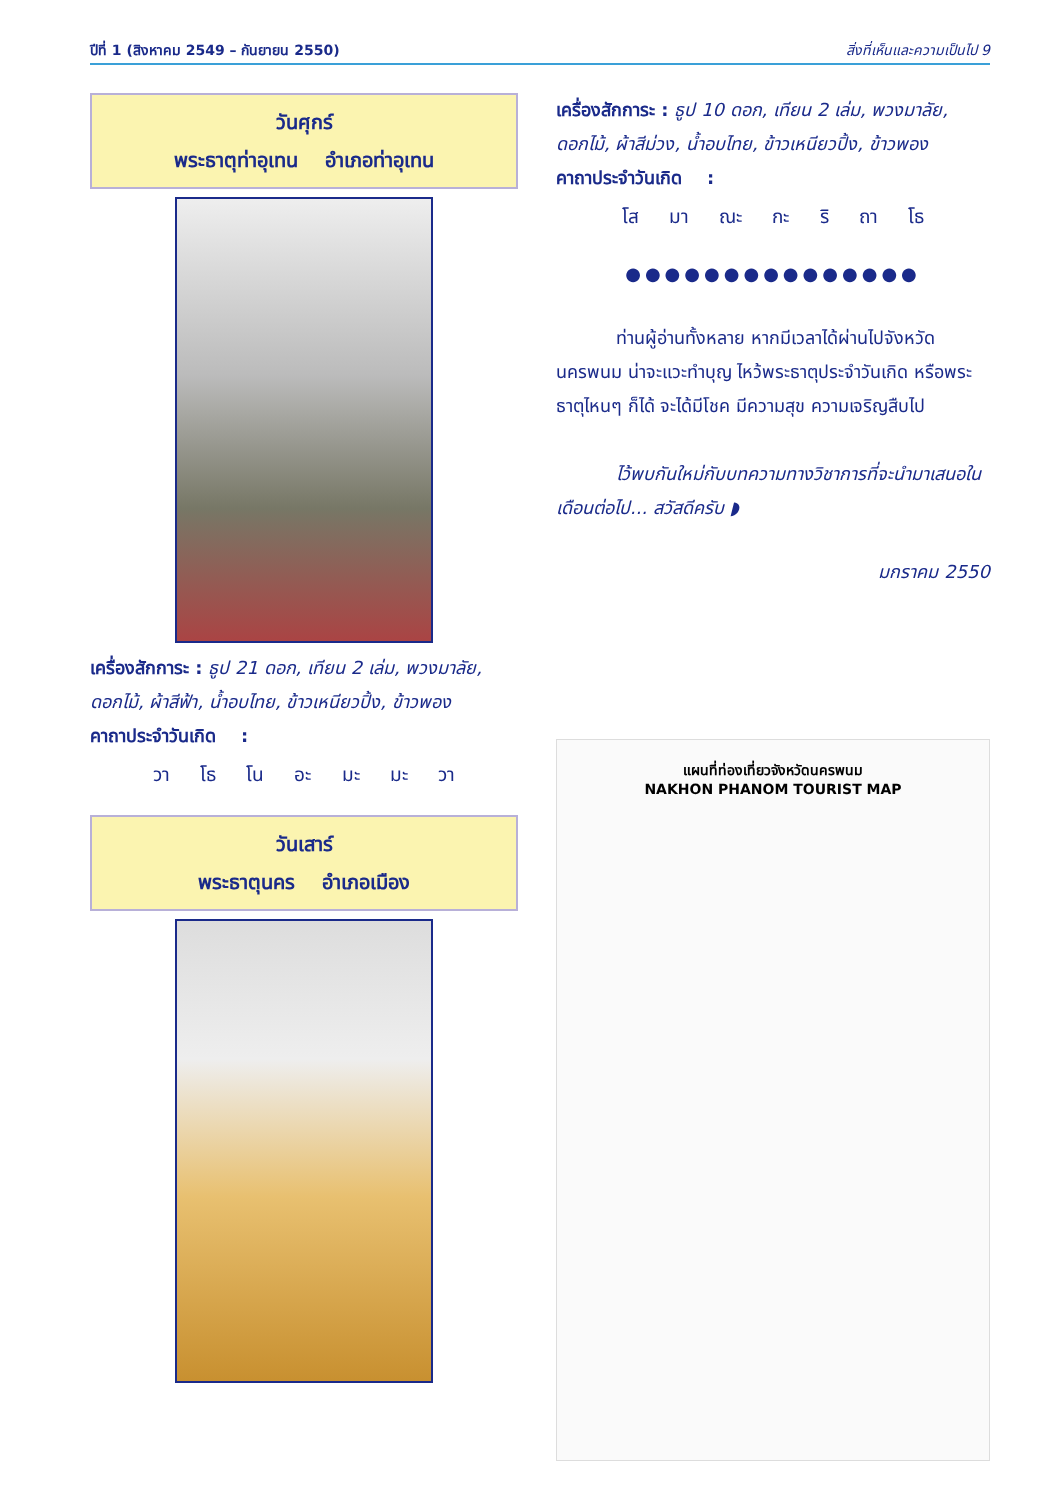ปีที่ 1 (สิงหาคม 2549 – กันยายน 2550) สิ่งที่เห็นและความเป็นไป 9
วันศุกร์
พระธาตุท่าอุเทน อำเภอท่าอุเทน
เครื่องสักการะ : ธูป 21 ดอก, เทียน 2 เล่ม, พวงมาลัย, ดอกไม้, ผ้าสีฟ้า, น้ำอบไทย, ข้าวเหนียวปิ้ง, ข้าวพอง
คาถาประจำวันเกิด :
วา โธ โน อะ มะ มะ วา
วันเสาร์
พระธาตุนคร อำเภอเมือง
เครื่องสักการะ : ธูป 10 ดอก, เทียน 2 เล่ม, พวงมาลัย, ดอกไม้, ผ้าสีม่วง, น้ำอบไทย, ข้าวเหนียวปิ้ง, ข้าวพอง
คาถาประจำวันเกิด :
โส มา ณะ กะ ริ ถา โธ
●●●●●●●●●●●●●●●
ท่านผู้อ่านทั้งหลาย หากมีเวลาได้ผ่านไปจังหวัดนครพนม น่าจะแวะทำบุญ ไหว้พระธาตุประจำวันเกิด หรือพระธาตุไหนๆ ก็ได้ จะได้มีโชค มีความสุข ความเจริญสืบไป
ไว้พบกันใหม่กับบทความทางวิชาการที่จะนำมาเสนอในเดือนต่อไป... สวัสดีครับ ◗
มกราคม 2550
แผนที่ท่องเที่ยวจังหวัดนครพนม
NAKHON PHANOM TOURIST MAP